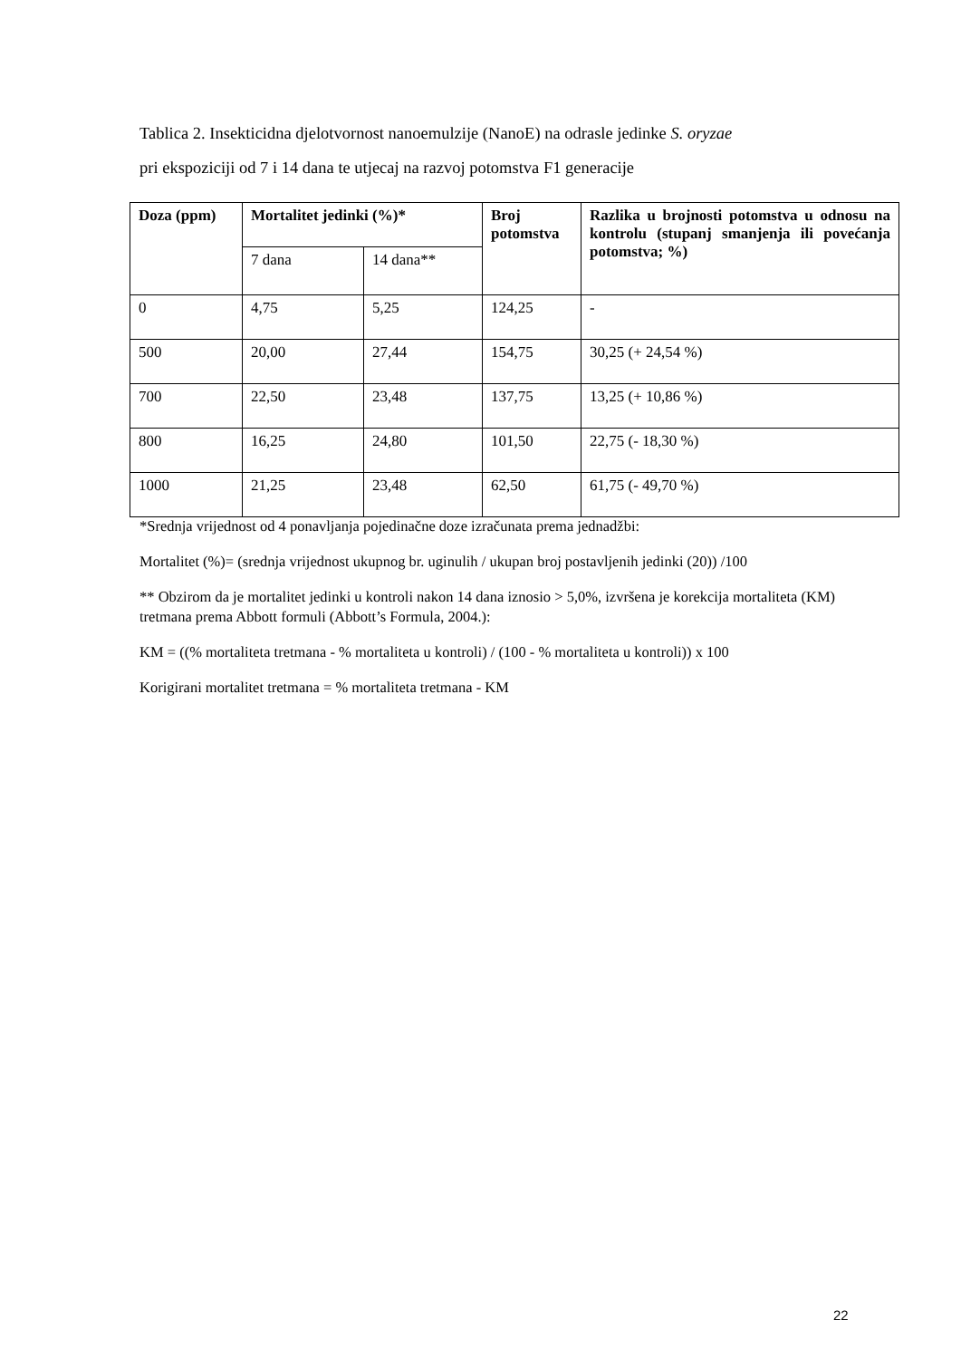Tablica 2. Insekticidna djelotvornost nanoemulzije (NanoE) na odrasle jedinke S. oryzae
pri ekspoziciji od 7 i 14 dana te utjecaj na razvoj potomstva F1 generacije
| Doza (ppm) | Mortalitet jedinki (%)* | | Broj potomstva | Razlika u brojnosti potomstva u odnosu na kontrolu (stupanj smanjenja ili povećanja potomstva; %) |
| --- | --- | --- | --- | --- |
| | 7 dana | 14 dana** | | |
| 0 | 4,75 | 5,25 | 124,25 | - |
| 500 | 20,00 | 27,44 | 154,75 | 30,25 (+ 24,54 %) |
| 700 | 22,50 | 23,48 | 137,75 | 13,25 (+ 10,86 %) |
| 800 | 16,25 | 24,80 | 101,50 | 22,75 (- 18,30 %) |
| 1000 | 21,25 | 23,48 | 62,50 | 61,75 (- 49,70 %) |
*Srednja vrijednost od 4 ponavljanja pojedinačne doze izračunata prema jednadžbi:
Mortalitet (%)= (srednja vrijednost ukupnog br. uginulih / ukupan broj postavljenih jedinki (20)) /100
** Obzirom da je mortalitet jedinki u kontroli nakon 14 dana iznosio > 5,0%, izvršena je korekcija mortaliteta (KM) tretmana prema Abbott formuli (Abbott’s Formula, 2004.):
KM = ((% mortaliteta tretmana - % mortaliteta u kontroli) / (100 - % mortaliteta u kontroli)) x 100
Korigirani mortalitet tretmana = % mortaliteta tretmana - KM
22